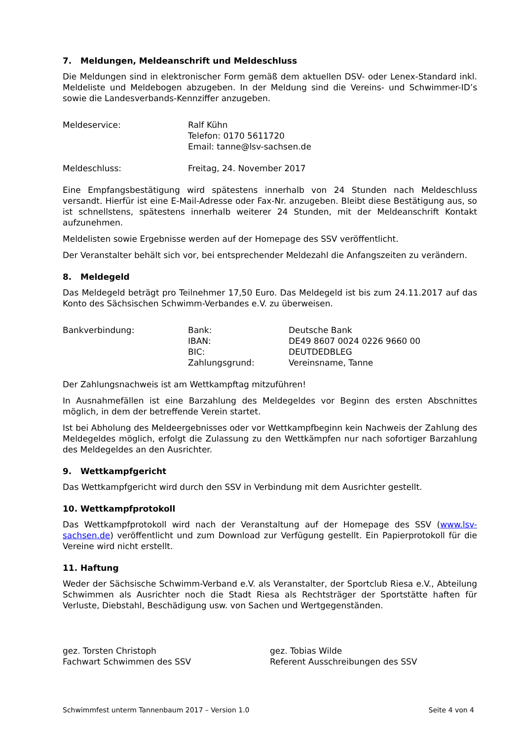7. Meldungen, Meldeanschrift und Meldeschluss
Die Meldungen sind in elektronischer Form gemäß dem aktuellen DSV- oder Lenex-Standard inkl. Meldeliste und Meldebogen abzugeben. In der Meldung sind die Vereins- und Schwimmer-ID’s sowie die Landesverbands-Kennziffer anzugeben.
Meldeservice: Ralf Kühn
Telefon: 0170 5611720
Email: tanne@lsv-sachsen.de
Meldeschluss: Freitag, 24. November 2017
Eine Empfangsbestätigung wird spätestens innerhalb von 24 Stunden nach Meldeschluss versandt. Hierfür ist eine E-Mail-Adresse oder Fax-Nr. anzugeben. Bleibt diese Bestätigung aus, so ist schnellstens, spätestens innerhalb weiterer 24 Stunden, mit der Meldeanschrift Kontakt aufzunehmen.
Meldelisten sowie Ergebnisse werden auf der Homepage des SSV veröffentlicht.
Der Veranstalter behält sich vor, bei entsprechender Meldezahl die Anfangszeiten zu verändern.
8. Meldegeld
Das Meldegeld beträgt pro Teilnehmer 17,50 Euro. Das Meldegeld ist bis zum 24.11.2017 auf das Konto des Sächsischen Schwimm-Verbandes e.V. zu überweisen.
Bankverbindung: Bank:
IBAN:
BIC:
Zahlungsgrund:
Deutsche Bank
DE49 8607 0024 0226 9660 00
DEUTDEDBLEG
Vereinsname, Tanne
Der Zahlungsnachweis ist am Wettkampftag mitzuführen!
In Ausnahmefällen ist eine Barzahlung des Meldegeldes vor Beginn des ersten Abschnittes möglich, in dem der betreffende Verein startet.
Ist bei Abholung des Meldeergebnisses oder vor Wettkampfbeginn kein Nachweis der Zahlung des Meldegeldes möglich, erfolgt die Zulassung zu den Wettkämpfen nur nach sofortiger Barzahlung des Meldegeldes an den Ausrichter.
9. Wettkampfgericht
Das Wettkampfgericht wird durch den SSV in Verbindung mit dem Ausrichter gestellt.
10. Wettkampfprotokoll
Das Wettkampfprotokoll wird nach der Veranstaltung auf der Homepage des SSV (www.lsv-sachsen.de) veröffentlicht und zum Download zur Verfügung gestellt. Ein Papierprotokoll für die Vereine wird nicht erstellt.
11. Haftung
Weder der Sächsische Schwimm-Verband e.V. als Veranstalter, der Sportclub Riesa e.V., Abteilung Schwimmen als Ausrichter noch die Stadt Riesa als Rechtsträger der Sportstätte haften für Verluste, Diebstahl, Beschädigung usw. von Sachen und Wertgegenständen.
gez. Torsten Christoph
Fachwart Schwimmen des SSV
gez. Tobias Wilde
Referent Ausschreibungen des SSV
Schwimmfest unterm Tannenbaum 2017 – Version 1.0 Seite 4 von 4